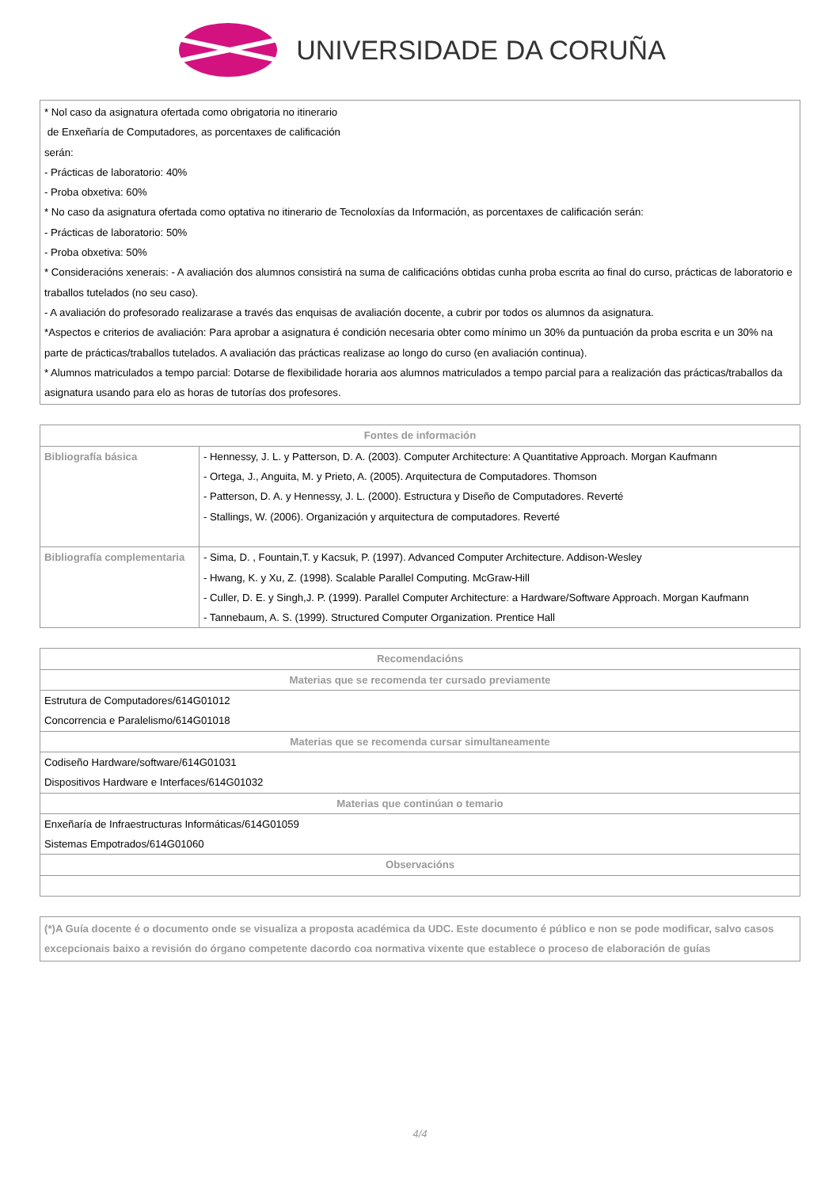UNIVERSIDADE DA CORUÑA
* Nol caso da asignatura ofertada como obrigatoria no itinerario
de Enxeñaría de Computadores, as porcentaxes de calificación
serán:
- Prácticas de laboratorio: 40%
- Proba obxetiva: 60%
* No caso da asignatura ofertada como optativa no itinerario de Tecnoloxías da Información, as porcentaxes de calificación serán:
- Prácticas de laboratorio: 50%
- Proba obxetiva: 50%
* Consideracións xenerais: - A avaliación dos alumnos consistirá na suma de calificacións obtidas cunha proba escrita ao final do curso, prácticas de laboratorio e traballos tutelados (no seu caso).
- A avaliación do profesorado realizarase a través das enquisas de avaliación docente, a cubrir por todos os alumnos da asignatura.
*Aspectos e criterios de avaliación: Para aprobar a asignatura é condición necesaria obter como mínimo un 30% da puntuación da proba escrita e un 30% na parte de prácticas/traballos tutelados. A avaliación das prácticas realizase ao longo do curso (en avaliación continua).
* Alumnos matriculados a tempo parcial: Dotarse de flexibilidade horaria aos alumnos matriculados a tempo parcial para a realización das prácticas/traballos da asignatura usando para elo as horas de tutorías dos profesores.
| Fontes de información | |
| --- | --- |
| Bibliografía básica | - Hennessy, J. L. y Patterson, D. A. (2003). Computer Architecture: A Quantitative Approach. Morgan Kaufmann - Ortega, J., Anguita, M. y Prieto, A. (2005). Arquitectura de Computadores. Thomson - Patterson, D. A. y Hennessy, J. L. (2000). Estructura y Diseño de Computadores. Reverté - Stallings, W. (2006). Organización y arquitectura de computadores. Reverté |
| Bibliografía complementaria | - Sima, D. , Fountain,T. y Kacsuk, P. (1997). Advanced Computer Architecture. Addison-Wesley - Hwang, K. y Xu, Z. (1998). Scalable Parallel Computing. McGraw-Hill - Culler, D. E. y Singh,J. P. (1999). Parallel Computer Architecture: a Hardware/Software Approach. Morgan Kaufmann - Tannebaum, A. S. (1999). Structured Computer Organization. Prentice Hall |
| Recomendacións |
| --- |
| Materias que se recomenda ter cursado previamente |
| Estrutura de Computadores/614G01012 Concorrencia e Paralelismo/614G01018 |
| Materias que se recomenda cursar simultaneamente |
| Codiseño Hardware/software/614G01031 Dispositivos Hardware e Interfaces/614G01032 |
| Materias que continúan o temario |
| Enxeñaría de Infraestructuras Informáticas/614G01059 Sistemas Empotrados/614G01060 |
| Observacións |
(*)A Guía docente é o documento onde se visualiza a proposta académica da UDC. Este documento é público e non se pode modificar, salvo casos excepcionais baixo a revisión do órgano competente dacordo coa normativa vixente que establece o proceso de elaboración de guías
4/4